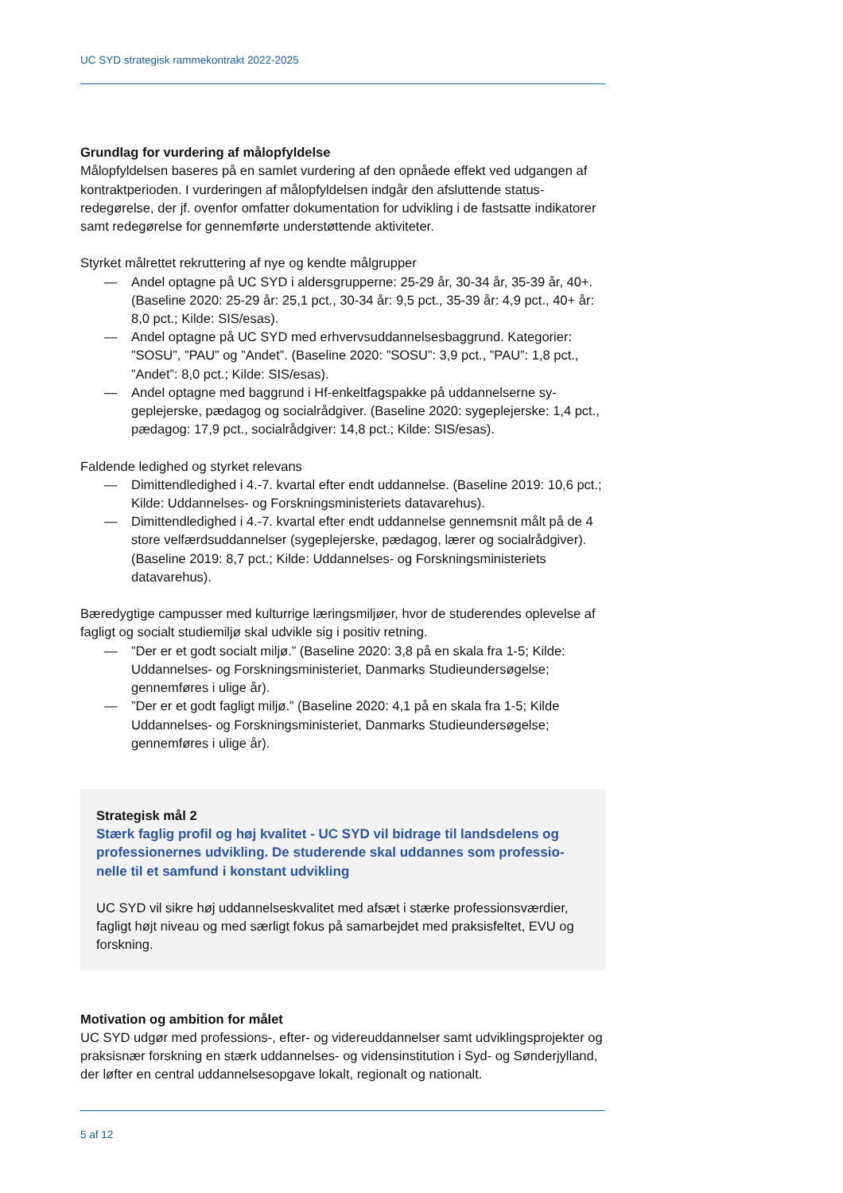UC SYD strategisk rammekontrakt 2022-2025
Grundlag for vurdering af målopfyldelse
Målopfyldelsen baseres på en samlet vurdering af den opnåede effekt ved udgangen af kontraktperioden. I vurderingen af målopfyldelsen indgår den afsluttende status­redegørelse, der jf. ovenfor omfatter dokumentation for udvikling i de fastsatte indi­katorer samt redegørelse for gennemførte understøttende aktiviteter.
Styrket målrettet rekruttering af nye og kendte målgrupper
— Andel optagne på UC SYD i aldersgrupperne: 25-29 år, 30-34 år, 35-39 år, 40+. (Baseline 2020: 25-29 år: 25,1 pct., 30-34 år: 9,5 pct., 35-39 år: 4,9 pct., 40+ år: 8,0 pct.; Kilde: SIS/esas).
— Andel optagne på UC SYD med erhvervsuddannelsesbaggrund. Katego­rier: ”SOSU”, ”PAU” og ”Andet”. (Baseline 2020: ”SOSU”: 3,9 pct., ”PAU”: 1,8 pct., ”Andet”: 8,0 pct.; Kilde: SIS/esas).
— Andel optagne med baggrund i Hf-enkeltfagspakke på uddannelserne sy­geplejerske, pædagog og socialrådgiver. (Baseline 2020: sygeplejerske: 1,4 pct., pædagog: 17,9 pct., socialrådgiver: 14,8 pct.; Kilde: SIS/esas).
Faldende ledighed og styrket relevans
— Dimittendledighed i 4.-7. kvartal efter endt uddannelse. (Baseline 2019: 10,6 pct.; Kilde: Uddannelses- og Forskningsministeriets datavarehus).
— Dimittendledighed i 4.-7. kvartal efter endt uddannelse gennemsnit målt på de 4 store velfærdsuddannelser (sygeplejerske, pædagog, lærer og social­rådgiver). (Baseline 2019: 8,7 pct.; Kilde: Uddannelses- og Forskningsmini­steriets datavarehus).
Bæredygtige campusser med kulturrige læringsmiljøer, hvor de studerendes ople­velse af fagligt og socialt studiemiljø skal udvikle sig i positiv retning.
—”Der er et godt socialt miljø.” (Baseline 2020: 3,8 på en skala fra 1-5; Kilde: Uddannelses- og Forskningsministeriet, Danmarks Studieundersøgelse; gennemføres i ulige år).
—”Der er et godt fagligt miljø.” (Baseline 2020: 4,1 på en skala fra 1-5; Kilde Uddannelses- og Forskningsministeriet, Danmarks Studieundersøgelse; gennemføres i ulige år).
Strategisk mål 2
Stærk faglig profil og høj kvalitet - UC SYD vil bidrage til landsdelens og professionernes udvikling. De studerende skal uddannes som professio­nelle til et samfund i konstant udvikling
UC SYD vil sikre høj uddannelseskvalitet med afsæt i stærke professionsværdier, fagligt højt niveau og med særligt fokus på samarbejdet med praksisfeltet, EVU og forskning.
Motivation og ambition for målet
UC SYD udgør med professions-, efter- og videreuddannelser samt udviklingspro­jekter og praksisnær forskning en stærk uddannelses- og vidensinstitution i Syd- og Sønderjylland, der løfter en central uddannelsesopgave lokalt, regionalt og nationalt.
5 af 12